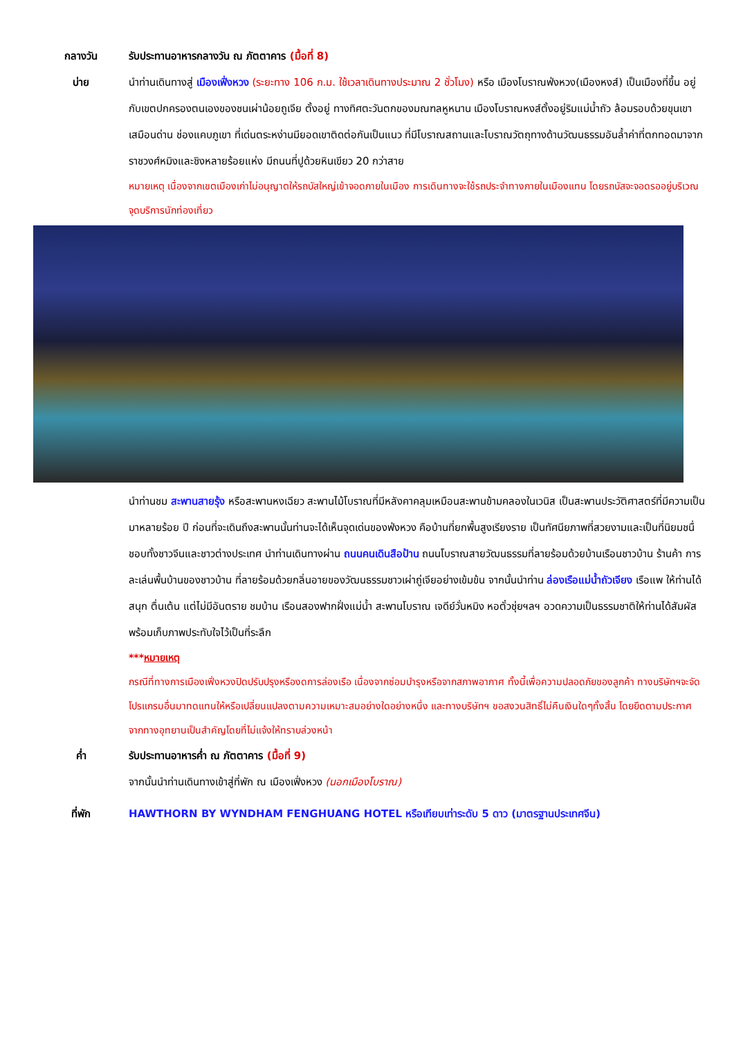กลางวัน รับประทานอาหารกลางวัน ณ ภัตตาคาร (มื้อที่ 8)
บ่าย นำท่านเดินทางสู่ เมืองเฟิ่งหวง (ระยะทาง 106 ก.ม. ใช้เวลาเดินทางประมาณ 2 ชั่วโมง) หรือ เมืองโบราณฟ่งหวง(เมืองหงส์) เป็นเมืองที่ขึ้น อยู่กับเขตปกครองตนเองของชนเผ่าน้อยถูเจีย ตั้งอยู่ ทางทิศตะวันตกของมณฑลหูหนาน เมืองโบราณหงส์ตั้งอยู่ริมแม่น้ำถัว ล้อมรอบด้วยขุนเขาเสมือนด่าน ช่องแคบภูเขา ที่เด่นตระหง่านมียอดเขาติดต่อกันเป็นแนว ที่มีโบราณสถานและโบราณวัตถุทางด้านวัฒนธรรมอันล้ำค่าที่ตกทอดมาจากราชวงศ์หมิงและชิงหลายร้อยแห่ง มีถนนที่ปูด้วยหินเขียว 20 กว่าสาย
หมายเหตุ เนื่องจากเขตเมืองเก่าไม่อนุญาตให้รถบัสใหญ่เข้าจอดภายในเมือง การเดินทางจะใช้รถประจำทางภายในเมืองแทน โดยรถบัสจะจอดรออยู่บริเวณจุดบริการนักท่องเที่ยว
นำท่านชม สะพานสายรุ้ง หรือสะพานหงเฉียว สะพานไม้โบราณที่มีหลังคาคลุมเหมือนสะพานข้ามคลองในเวนิส เป็นสะพานประวัติศาสตร์ที่มีความเป็นมาหลายร้อย ปี ก่อนที่จะเดินถึงสะพานนั้นท่านจะได้เห็นจุดเด่นของฟ่งหวง คือบ้านที่ยกพื้นสูงเรียงราย เป็นทัศนียภาพที่สวยงามและเป็นที่นิยมชนื่ชอบทั้งชาวจีนและชาวต่างประเทศ นำท่านเดินทางผ่าน ถนนคนเดินสือป้าน ถนนโบราณสายวัฒนธรรมที่ลายร้อมด้วยบ้านเรือนชาวบ้าน ร้านค้า การละเล่นพื้นบ้านของชาวบ้าน ที่ลายร้อมด้วยกลิ่นอายของวัฒนธรรมชาวเผ่าถู่เจียอย่างเข้มข้น จากนั้นนำท่าน ล่องเรือแม่น้ำถัวเจียง เรือแพ ให้ท่านได้สนุก ตื่นเต้น แต่ไม่มีอันตราย ชมบ้าน เรือนสองฟากฝั่งแม่น้ำ สะพานโบราณ เจดีย์วั่นหมิง หอตั๋วชุ่ยฯลฯ อวดความเป็นธรรมชาติให้ท่านได้สัมผัสพร้อมเก็บภาพประทับใจไว้เป็นที่ระลึก
***หมายเหตุ
กรณีที่ทางการเมืองเฟิ่งหวงปิดปรับปรุงหรืองดการล่องเรือ เนื่องจากซ่อมบำรุงหรือจากสภาพอากาศ ทั้งนี้เพื่อความปลอดภัยของลูกค้า ทางบริษัทฯจะจัดโปรแกรมอื่นมาทดแทนให้หรือเปลี่ยนแปลงตามความเหมาะสมอย่างใดอย่างหนึ่ง และทางบริษัทฯ ขอสงวนสิทธิ์ไม่คืนเงินใดๆทั้งสิ้น โดยยึดตามประกาศจากทางอุทยานเป็นสำคัญโดยที่ไม่แจ้งให้ทราบล่วงหน้า
ค่ำ รับประทานอาหารค่ำ ณ ภัตตาคาร (มื้อที่ 9)
จากนั้นนำท่านเดินทางเข้าสู่ที่พัก ณ เมืองเฟิ่งหวง (นอกเมืองโบราณ)
ที่พัก HAWTHORN BY WYNDHAM FENGHUANG HOTEL หรือเทียบเท่าระดับ 5 ดาว (มาตรฐานประเทศจีน)